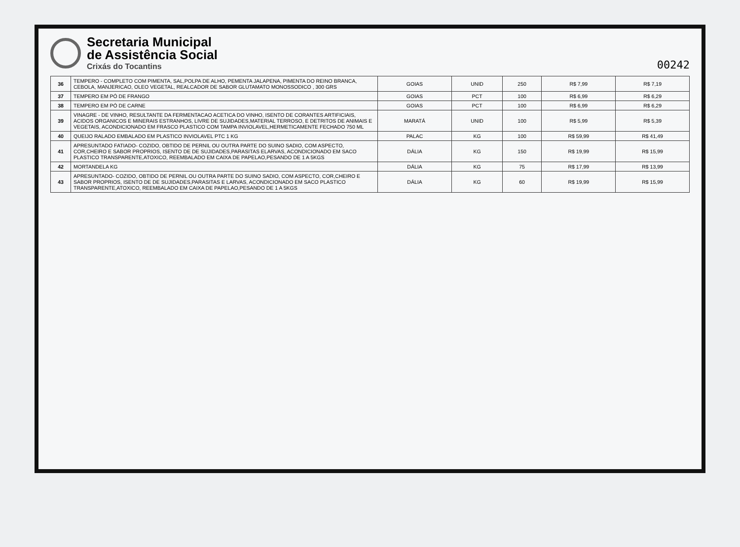Secretaria Municipal
de Assistência Social
Crixás do Tocantins
00242
| 36 | TEMPERO - COMPLETO COM PIMENTA, SAL,POLPA DE ALHO, PEMENTA JALAPENA, PIMENTA DO REINO BRANCA, CEBOLA, MANJERICAO, OLEO VEGETAL, REALCADOR DE SABOR GLUTAMATO MONOSSODICO , 300 GRS | GOIAS | UNID | 250 | R$ 7,99 | R$ 7,19 |
| 37 | TEMPERO EM PÓ DE FRANGO | GOIAS | PCT | 100 | R$ 6,99 | R$ 6,29 |
| 38 | TEMPERO EM PÓ DE CARNE | GOIAS | PCT | 100 | R$ 6,99 | R$ 6,29 |
| 39 | VINAGRE - DE VINHO, RESULTANTE DA FERMENTACAO ACETICA DO VINHO, ISENTO DE CORANTES ARTIFICIAIS, ACIDOS ORGANICOS E MINERAIS ESTRANHOS, LIVRE DE SUJIDADES,MATERIAL TERROSO, E DETRITOS DE ANIMAIS E VEGETAIS, ACONDICIONADO EM FRASCO PLASTICO COM TAMPA INVIOLAVEL,HERMETICAMENTE FECHADO 750 ML | MARATÁ | UNID | 100 | R$ 5,99 | R$ 5,39 |
| 40 | QUEIJO RALADO EMBALADO EM PLASTICO INVIOLAVEL PTC 1 KG | PALAC | KG | 100 | R$ 59,99 | R$ 41,49 |
| 41 | APRESUNTADO FATIADO- COZIDO, OBTIDO DE PERNIL OU OUTRA PARTE DO SUINO SADIO, COM ASPECTO, COR,CHEIRO E SABOR PROPRIOS, ISENTO DE DE SUJIDADES,PARASITAS ELARVAS, ACONDICIONADO EM SACO PLASTICO TRANSPARENTE,ATOXICO, REEMBALADO EM CAIXA DE PAPELAO,PESANDO DE 1 A 5KGS | DÁLIA | KG | 150 | R$ 19,99 | R$ 15,99 |
| 42 | MORTANDELA KG | DÁLIA | KG | 75 | R$ 17,99 | R$ 13,99 |
| 43 | APRESUNTADO- COZIDO, OBTIDO DE PERNIL OU OUTRA PARTE DO SUINO SADIO, COM ASPECTO, COR,CHEIRO E SABOR PROPRIOS, ISENTO DE DE SUJIDADES,PARASITAS E LARVAS, ACONDICIONADO EM SACO PLASTICO TRANSPARENTE,ATOXICO, REEMBALADO EM CAIXA DE PAPELAO,PESANDO DE 1 A 5KGS | DÁLIA | KG | 60 | R$ 19,99 | R$ 15,99 |